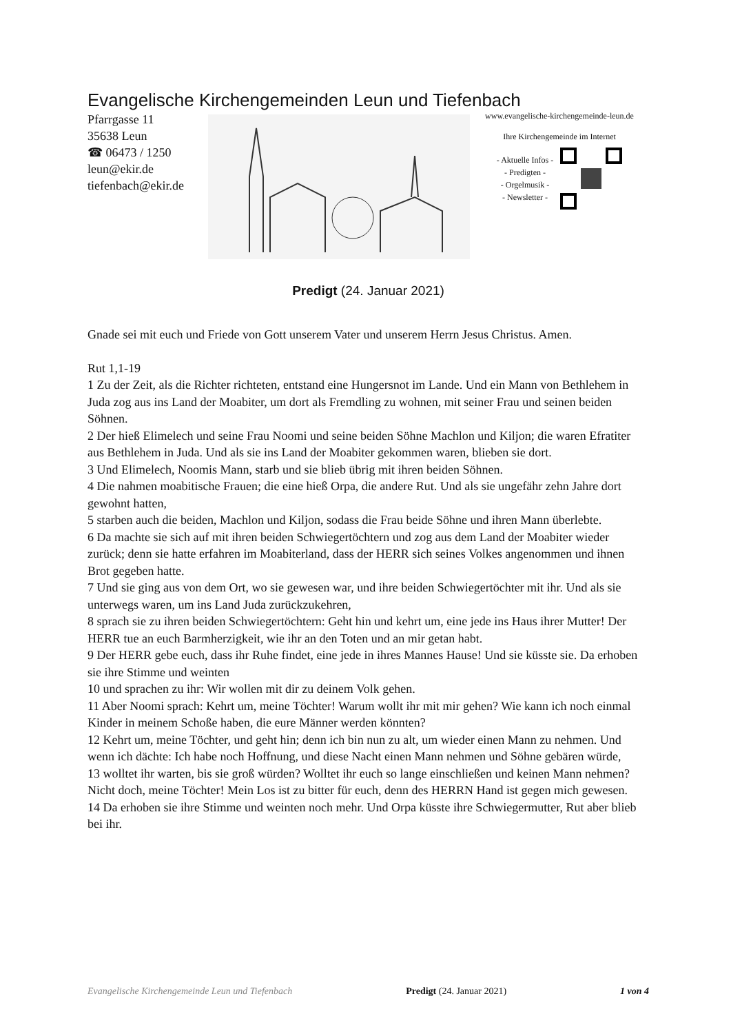Evangelische Kirchengemeinden Leun und Tiefenbach
Pfarrgasse 11
35638 Leun
☎ 06473 / 1250
leun@ekir.de
tiefenbach@ekir.de
www.evangelische-kirchengemeinde-leun.de
Ihre Kirchengemeinde im Internet
- Aktuelle Infos -
- Predigten -
- Orgelmusik -
- Newsletter -
Predigt (24. Januar 2021)
Gnade sei mit euch und Friede von Gott unserem Vater und unserem Herrn Jesus Christus. Amen.
Rut 1,1-19
1 Zu der Zeit, als die Richter richteten, entstand eine Hungersnot im Lande. Und ein Mann von Bethlehem in Juda zog aus ins Land der Moabiter, um dort als Fremdling zu wohnen, mit seiner Frau und seinen beiden Söhnen.
2 Der hieß Elimelech und seine Frau Noomi und seine beiden Söhne Machlon und Kiljon; die waren Efratiter aus Bethlehem in Juda. Und als sie ins Land der Moabiter gekommen waren, blieben sie dort.
3 Und Elimelech, Noomis Mann, starb und sie blieb übrig mit ihren beiden Söhnen.
4 Die nahmen moabitische Frauen; die eine hieß Orpa, die andere Rut. Und als sie ungefähr zehn Jahre dort gewohnt hatten,
5 starben auch die beiden, Machlon und Kiljon, sodass die Frau beide Söhne und ihren Mann überlebte.
6 Da machte sie sich auf mit ihren beiden Schwiegertöchtern und zog aus dem Land der Moabiter wieder zurück; denn sie hatte erfahren im Moabiterland, dass der HERR sich seines Volkes angenommen und ihnen Brot gegeben hatte.
7 Und sie ging aus von dem Ort, wo sie gewesen war, und ihre beiden Schwiegertöchter mit ihr. Und als sie unterwegs waren, um ins Land Juda zurückzukehren,
8 sprach sie zu ihren beiden Schwiegertöchtern: Geht hin und kehrt um, eine jede ins Haus ihrer Mutter! Der HERR tue an euch Barmherzigkeit, wie ihr an den Toten und an mir getan habt.
9 Der HERR gebe euch, dass ihr Ruhe findet, eine jede in ihres Mannes Hause! Und sie küsste sie. Da erhoben sie ihre Stimme und weinten
10 und sprachen zu ihr: Wir wollen mit dir zu deinem Volk gehen.
11 Aber Noomi sprach: Kehrt um, meine Töchter! Warum wollt ihr mit mir gehen? Wie kann ich noch einmal Kinder in meinem Schoße haben, die eure Männer werden könnten?
12 Kehrt um, meine Töchter, und geht hin; denn ich bin nun zu alt, um wieder einen Mann zu nehmen. Und wenn ich dächte: Ich habe noch Hoffnung, und diese Nacht einen Mann nehmen und Söhne gebären würde,
13 wolltet ihr warten, bis sie groß würden? Wolltet ihr euch so lange einschließen und keinen Mann nehmen? Nicht doch, meine Töchter! Mein Los ist zu bitter für euch, denn des HERRN Hand ist gegen mich gewesen.
14 Da erhoben sie ihre Stimme und weinten noch mehr. Und Orpa küsste ihre Schwiegermutter, Rut aber blieb bei ihr.
Evangelische Kirchengemeinde Leun und Tiefenbach Predigt (24. Januar 2021) 1 von 4